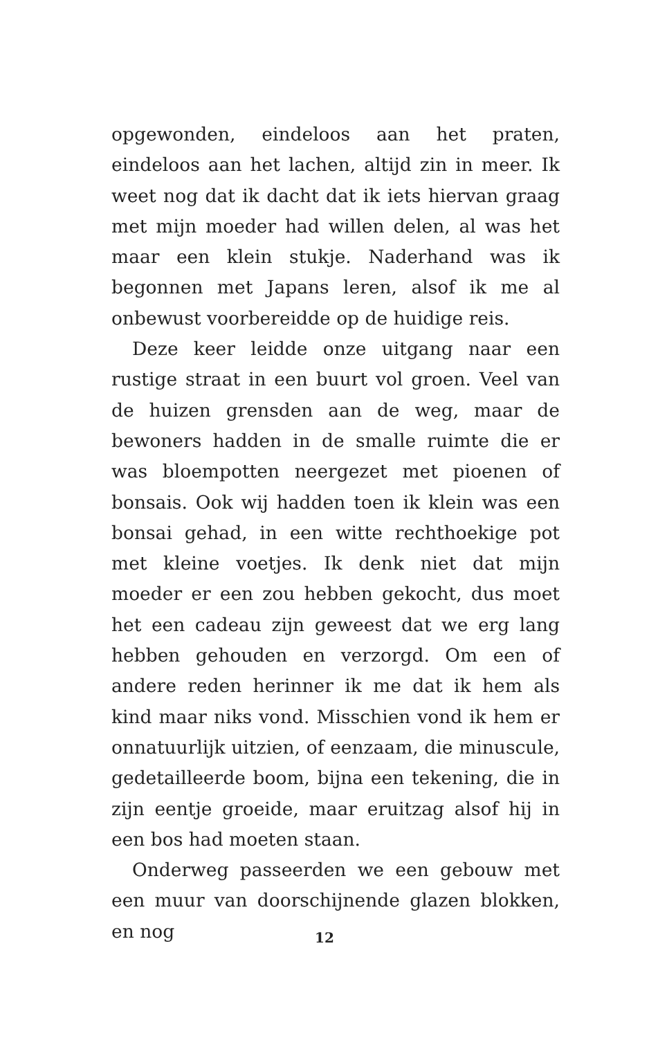opgewonden, eindeloos aan het praten, eindeloos aan het lachen, altijd zin in meer. Ik weet nog dat ik dacht dat ik iets hiervan graag met mijn moeder had willen delen, al was het maar een klein stukje. Naderhand was ik begonnen met Japans leren, alsof ik me al onbewust voorbereidde op de huidige reis.
Deze keer leidde onze uitgang naar een rustige straat in een buurt vol groen. Veel van de huizen grensden aan de weg, maar de bewoners hadden in de smalle ruimte die er was bloempotten neergezet met pioenen of bonsais. Ook wij hadden toen ik klein was een bonsai gehad, in een witte rechthoekige pot met kleine voetjes. Ik denk niet dat mijn moeder er een zou hebben gekocht, dus moet het een cadeau zijn geweest dat we erg lang hebben gehouden en verzorgd. Om een of andere reden herinner ik me dat ik hem als kind maar niks vond. Misschien vond ik hem er onnatuurlijk uitzien, of eenzaam, die minuscule, gedetailleerde boom, bijna een tekening, die in zijn eentje groeide, maar eruitzag alsof hij in een bos had moeten staan.
Onderweg passeerden we een gebouw met een muur van doorschijnende glazen blokken, en nog
12